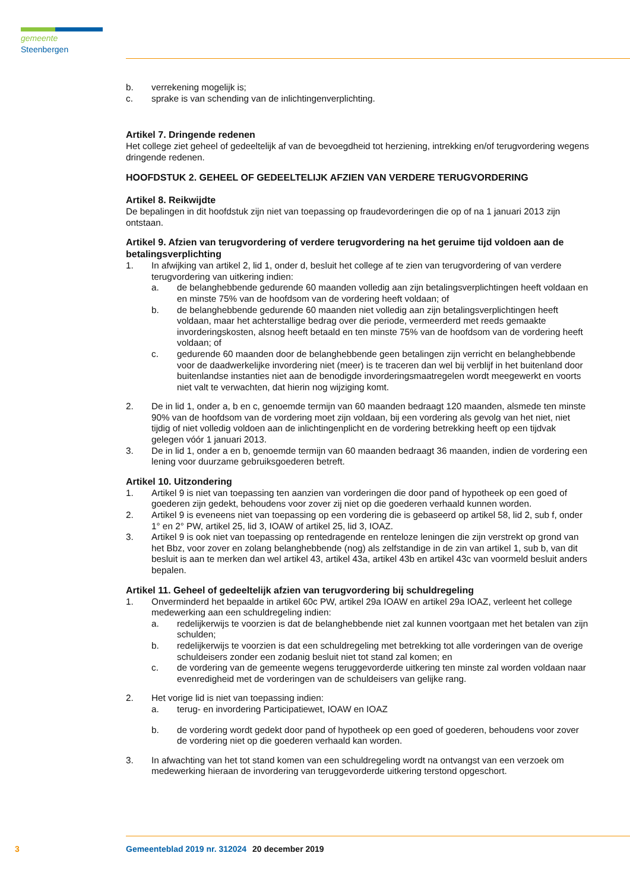gemeente Steenbergen
b. verrekening mogelijk is;
c. sprake is van schending van de inlichtingenverplichting.
Artikel 7. Dringende redenen
Het college ziet geheel of gedeeltelijk af van de bevoegdheid tot herziening, intrekking en/of terugvordering wegens dringende redenen.
HOOFDSTUK 2. GEHEEL OF GEDEELTELIJK AFZIEN VAN VERDERE TERUGVORDERING
Artikel 8. Reikwijdte
De bepalingen in dit hoofdstuk zijn niet van toepassing op fraudevorderingen die op of na 1 januari 2013 zijn ontstaan.
Artikel 9. Afzien van terugvordering of verdere terugvordering na het geruime tijd voldoen aan de betalingsverplichting
1. In afwijking van artikel 2, lid 1, onder d, besluit het college af te zien van terugvordering of van verdere terugvordering van uitkering indien:
a. de belanghebbende gedurende 60 maanden volledig aan zijn betalingsverplichtingen heeft voldaan en en minste 75% van de hoofdsom van de vordering heeft voldaan; of
b. de belanghebbende gedurende 60 maanden niet volledig aan zijn betalingsverplichtingen heeft voldaan, maar het achterstallige bedrag over die periode, vermeerderd met reeds gemaakte invorderingskosten, alsnog heeft betaald en ten minste 75% van de hoofdsom van de vordering heeft voldaan; of
c. gedurende 60 maanden door de belanghebbende geen betalingen zijn verricht en belanghebbende voor de daadwerkelijke invordering niet (meer) is te traceren dan wel bij verblijf in het buitenland door buitenlandse instanties niet aan de benodigde invorderingsmaatregelen wordt meegewerkt en voorts niet valt te verwachten, dat hierin nog wijziging komt.
2. De in lid 1, onder a, b en c, genoemde termijn van 60 maanden bedraagt 120 maanden, alsmede ten minste 90% van de hoofdsom van de vordering moet zijn voldaan, bij een vordering als gevolg van het niet, niet tijdig of niet volledig voldoen aan de inlichtingenplicht en de vordering betrekking heeft op een tijdvak gelegen vóór 1 januari 2013.
3. De in lid 1, onder a en b, genoemde termijn van 60 maanden bedraagt 36 maanden, indien de vordering een lening voor duurzame gebruiksgoederen betreft.
Artikel 10. Uitzondering
1. Artikel 9 is niet van toepassing ten aanzien van vorderingen die door pand of hypotheek op een goed of goederen zijn gedekt, behoudens voor zover zij niet op die goederen verhaald kunnen worden.
2. Artikel 9 is eveneens niet van toepassing op een vordering die is gebaseerd op artikel 58, lid 2, sub f, onder 1° en 2° PW, artikel 25, lid 3, IOAW of artikel 25, lid 3, IOAZ.
3. Artikel 9 is ook niet van toepassing op rentedragende en renteloze leningen die zijn verstrekt op grond van het Bbz, voor zover en zolang belanghebbende (nog) als zelfstandige in de zin van artikel 1, sub b, van dit besluit is aan te merken dan wel artikel 43, artikel 43a, artikel 43b en artikel 43c van voormeld besluit anders bepalen.
Artikel 11. Geheel of gedeeltelijk afzien van terugvordering bij schuldregeling
1. Onverminderd het bepaalde in artikel 60c PW, artikel 29a IOAW en artikel 29a IOAZ, verleent het college medewerking aan een schuldregeling indien:
a. redelijkerwijs te voorzien is dat de belanghebbende niet zal kunnen voortgaan met het betalen van zijn schulden;
b. redelijkerwijs te voorzien is dat een schuldregeling met betrekking tot alle vorderingen van de overige schuldeisers zonder een zodanig besluit niet tot stand zal komen; en
c. de vordering van de gemeente wegens teruggevorderde uitkering ten minste zal worden voldaan naar evenredigheid met de vorderingen van de schuldeisers van gelijke rang.
2. Het vorige lid is niet van toepassing indien:
a. terug- en invordering Participatiewet, IOAW en IOAZ
b. de vordering wordt gedekt door pand of hypotheek op een goed of goederen, behoudens voor zover de vordering niet op die goederen verhaald kan worden.
3. In afwachting van het tot stand komen van een schuldregeling wordt na ontvangst van een verzoek om medewerking hieraan de invordering van teruggevorderde uitkering terstond opgeschort.
3 Gemeenteblad 2019 nr. 312024 20 december 2019